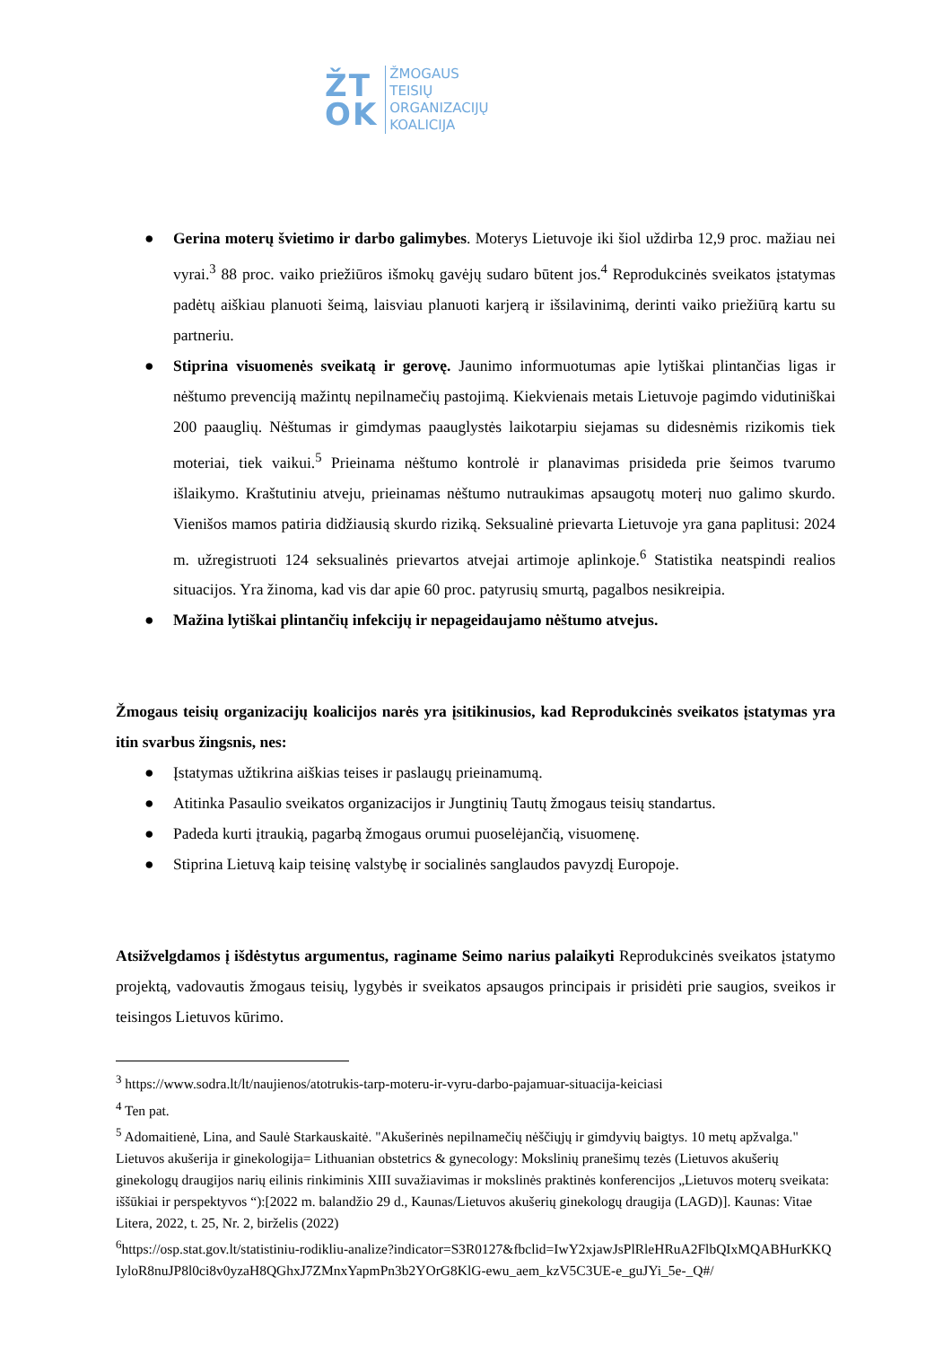ŽT
OK
ŽMOGAUS
TEISIŲ
ORGANIZACIJŲ
KOALICIJA
● Gerina moterų švietimo ir darbo galimybes. Moterys Lietuvoje iki šiol uždirba 12,9 proc. mažiau nei vyrai.<sup>3</sup> 88 proc. vaiko priežiūros išmokų gavėjų sudaro būtent jos.<sup>4</sup> Reprodukcinės sveikatos įstatymas padėtų aiškiau planuoti šeimą, laisviau planuoti karjerą ir išsilavinimą, derinti vaiko priežiūrą kartu su partneriu.
● Stiprina visuomenės sveikatą ir gerovę. Jaunimo informuotumas apie lytiškai plintančias ligas ir nėštumo prevenciją mažintų nepilnamečių pastojimą. Kiekvienais metais Lietuvoje pagimdo vidutiniškai 200 paauglių. Nėštumas ir gimdymas paauglystės laikotarpiu siejamas su didesnėmis rizikomis tiek moteriai, tiek vaikui.<sup>5</sup> Prieinama nėštumo kontrolė ir planavimas prisideda prie šeimos tvarumo išlaikymo. Kraštutiniu atveju, prieinamas nėštumo nutraukimas apsaugotų moterį nuo galimo skurdo. Vienišos mamos patiria didžiausią skurdo riziką. Seksualinė prievarta Lietuvoje yra gana paplitusi: 2024 m. užregistruoti 124 seksualinės prievartos atvejai artimoje aplinkoje.<sup>6</sup> Statistika neatspindi realios situacijos. Yra žinoma, kad vis dar apie 60 proc. patyrusių smurtą, pagalbos nesikreipia.
● Mažina lytiškai plintančių infekcijų ir nepageidaujamo nėštumo atvejus.
Žmogaus teisių organizacijų koalicijos narės yra įsitikinusios, kad Reprodukcinės sveikatos įstatymas yra itin svarbus žingsnis, nes:
● Įstatymas užtikrina aiškias teises ir paslaugų prieinamumą.
● Atitinka Pasaulio sveikatos organizacijos ir Jungtinių Tautų žmogaus teisių standartus.
● Padeda kurti įtraukią, pagarbą žmogaus orumui puoselėjančią, visuomenę.
● Stiprina Lietuvą kaip teisinę valstybę ir socialinės sanglaudos pavyzdį Europoje.
Atsižvelgdamos į išdėstytus argumentus, raginame Seimo narius palaikyti Reprodukcinės sveikatos įstatymo projektą, vadovautis žmogaus teisių, lygybės ir sveikatos apsaugos principais ir prisidėti prie saugios, sveikos ir teisingos Lietuvos kūrimo.
<sup>3</sup> https://www.sodra.lt/lt/naujienos/atotrukis-tarp-moteru-ir-vyru-darbo-pajamuar-situacija-keiciasi
<sup>4</sup> Ten pat.
<sup>5</sup> Adomaitienė, Lina, and Saulė Starkauskaitė. "Akušerinės nepilnamečių nėščiųjų ir gimdyvių baigtys. 10 metų apžvalga." Lietuvos akušerija ir ginekologija= Lithuanian obstetrics & gynecology: Mokslinių pranešimų tezės (Lietuvos akušerių ginekologų draugijos narių eilinis rinkiminis XIII suvažiavimas ir mokslinės praktinės konferencijos „Lietuvos moterų sveikata: iššūkiai ir perspektyvos “):[2022 m. balandžio 29 d., Kaunas/Lietuvos akušerių ginekologų draugija (LAGD)]. Kaunas: Vitae Litera, 2022, t. 25, Nr. 2, birželis (2022)
<sup>6</sup> https://osp.stat.gov.lt/statistiniu-rodikliu-analize?indicator=S3R0127&fbclid=IwY2xjawJsPlRleHRuA2FlbQIxMQABHurKKQIyloR8nuJP8l0ci8v0yzaH8QGhxJ7ZMnxYapmPn3b2YOrG8KlG-ewu_aem_kzV5C3UE-e_guJYi_5e-_Q#/